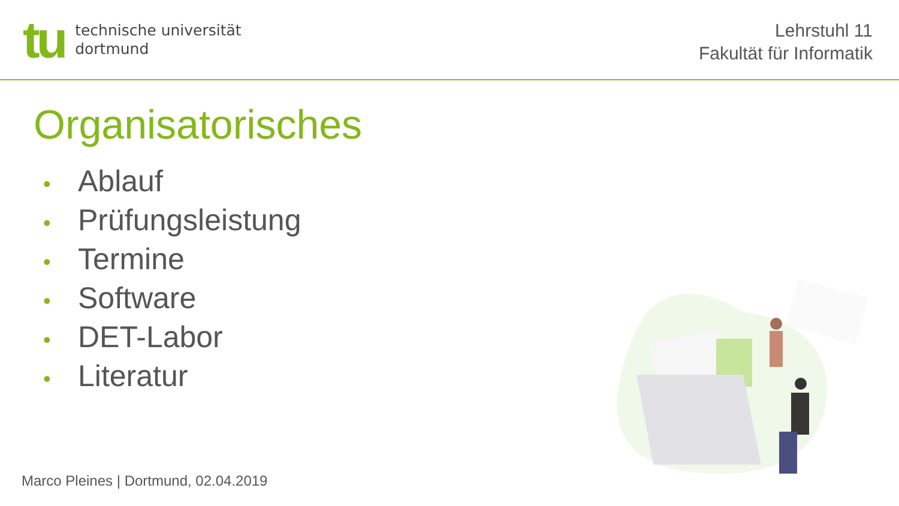tu
technische universität
dortmund
Lehrstuhl 11
Fakultät für Informatik
Organisatorisches
• Ablauf
• Prüfungsleistung
• Termine
• Software
• DET-Labor
• Literatur
Marco Pleines | Dortmund, 02.04.2019